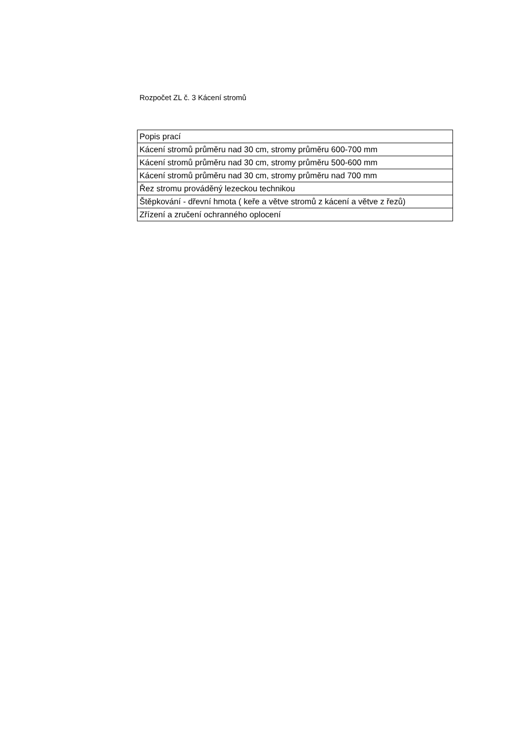Rozpočet ZL č. 3 Kácení stromů
| Popis prací |
| --- |
| Kácení stromů průměru nad 30 cm, stromy průměru 600-700 mm |
| Kácení stromů průměru nad 30 cm, stromy průměru 500-600 mm |
| Kácení stromů průměru nad 30 cm, stromy průměru nad 700 mm |
| Řez stromu prováděný lezeckou technikou |
| Štěpkování - dřevní hmota ( keře a větve stromů z kácení a větve z řezů) |
| Zřízení a zručení ochranného oplocení |